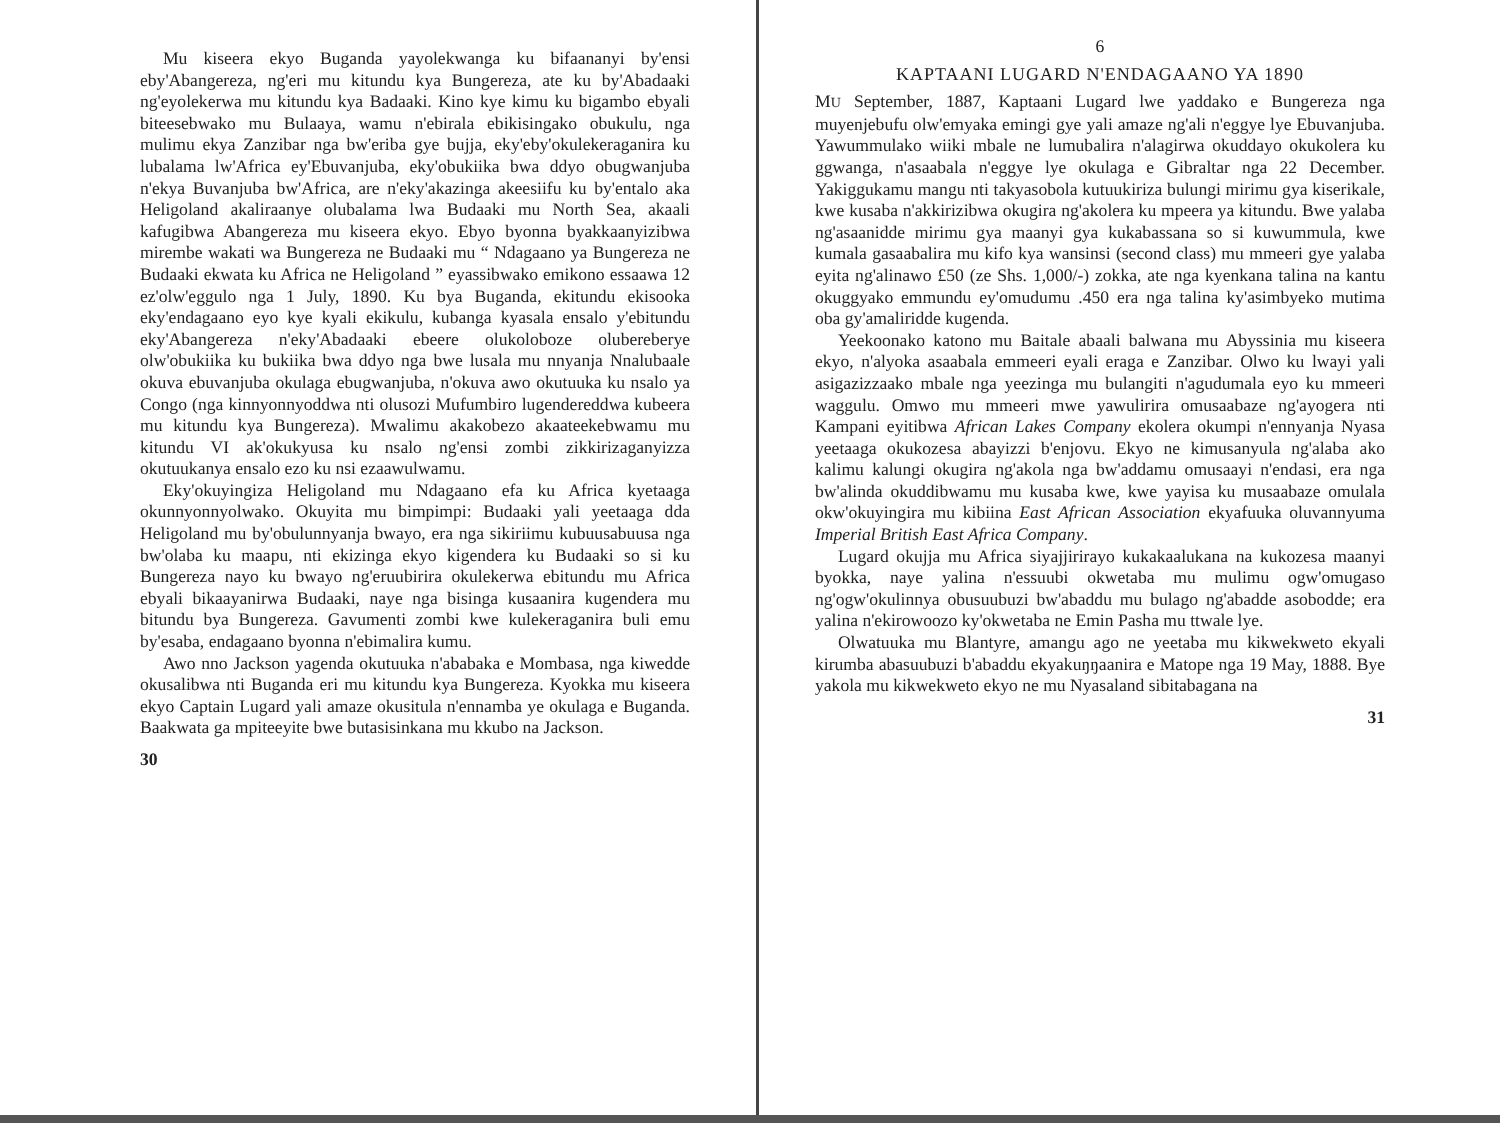Mu kiseera ekyo Buganda yayolekwanga ku bifaananyi by'ensi eby'Abangereza, ng'eri mu kitundu kya Bungereza, ate ku by'Abadaaki ng'eyolekerwa mu kitundu kya Badaaki. Kino kye kimu ku bigambo ebyali biteesebwako mu Bulaaya, wamu n'ebirala ebikisingako obukulu, nga mulimu ekya Zanzibar nga bw'eriba gye bujja, eky'eby'okulekeraganira ku lubalama lw'Africa ey'Ebuvanjuba, eky'obukiika bwa ddyo obugwanjuba n'ekya Buvanjuba bw'Africa, are n'eky'akazinga akeesiifu ku by'entalo aka Heligoland akaliraanye olubalama lwa Budaaki mu North Sea, akaali kafugibwa Abangereza mu kiseera ekyo. Ebyo byonna byakkaanyizibwa mirembe wakati wa Bungereza ne Budaaki mu “ Ndagaano ya Bungereza ne Budaaki ekwata ku Africa ne Heligoland ” eyassibwako emikono essaawa 12 ez'olw'eggulo nga 1 July, 1890. Ku bya Buganda, ekitundu ekisooka eky'endagaano eyo kye kyali ekikulu, kubanga kyasala ensalo y'ebitundu eky'Abangereza n'eky'Abadaaki ebeere olukoloboze olubereberye olw'obukiika ku bukiika bwa ddyo nga bwe lusala mu nnyanja Nnalubaale okuva ebuvanjuba okulaga ebugwanjuba, n'okuva awo okutuuka ku nsalo ya Congo (nga kinnyonnyoddwa nti olusozi Mufumbiro lugendereddwa kubeera mu kitundu kya Bungereza). Mwalimu akakobezo akaateekebwamu mu kitundu VI ak'okukyusa ku nsalo ng'ensi zombi zikkirizaganyizza okutuukanya ensalo ezo ku nsi ezaawulwamu.
Eky'okuyingiza Heligoland mu Ndagaano efa ku Africa kyetaaga okunnyonnyolwako. Okuyita mu bimpimpi: Budaaki yali yeetaaga dda Heligoland mu by'obulunnyanja bwayo, era nga sikiriimu kubuusabuusa nga bw'olaba ku maapu, nti ekizinga ekyo kigendera ku Budaaki so si ku Bungereza nayo ku bwayo ng'eruubirira okulekerwa ebitundu mu Africa ebyali bikaayanirwa Budaaki, naye nga bisinga kusaanira kugendera mu bitundu bya Bungereza. Gavumenti zombi kwe kulekeraganira buli emu by'esaba, endagaano byonna n'ebimalira kumu.
Awo nno Jackson yagenda okutuuka n'ababaka e Mombasa, nga kiwedde okusalibwa nti Buganda eri mu kitundu kya Bungereza. Kyokka mu kiseera ekyo Captain Lugard yali amaze okusitula n'ennamba ye okulaga e Buganda. Baakwata ga mpiteeyite bwe butasisinkana mu kkubo na Jackson.
30
6
KAPTAANI LUGARD N'ENDAGAANO YA 1890
MU September, 1887, Kaptaani Lugard lwe yaddako e Bungereza nga muyenjebufu olw'emyaka emingi gye yali amaze ng'ali n'eggye lye Ebuvanjuba. Yawummulako wiiki mbale ne lumubalira n'alagirwa okuddayo okukolera ku ggwanga, n'asaabala n'eggye lye okulaga e Gibraltar nga 22 December. Yakiggukamu mangu nti takyasobola kutuukiriza bulungi mirimu gya kiserikale, kwe kusaba n'akkirizibwa okugira ng'akolera ku mpeera ya kitundu. Bwe yalaba ng'asaanidde mirimu gya maanyi gya kukabassana so si kuwummula, kwe kumala gasaabalira mu kifo kya wansinsi (second class) mu mmeeri gye yalaba eyita ng'alinawo £50 (ze Shs. 1,000/-) zokka, ate nga kyenkana talina na kantu okuggyako emmundu ey'omudumu .450 era nga talina ky'asimbyeko mutima oba gy'amaliridde kugenda.
Yeekoonako katono mu Baitale abaali balwana mu Abyssinia mu kiseera ekyo, n'alyoka asaabala emmeeri eyali eraga e Zanzibar. Olwo ku lwayi yali asigazizzaako mbale nga yeezinga mu bulangiti n'agudumala eyo ku mmeeri waggulu. Omwo mu mmeeri mwe yawulirira omusaabaze ng'ayogera nti Kampani eyitibwa African Lakes Company ekolera okumpi n'ennyanja Nyasa yeetaaga okukozesa abayizzi b'enjovu. Ekyo ne kimusanyula ng'alaba ako kalimu kalungi okugira ng'akola nga bw'addamu omusaayi n'endasi, era nga bw'alinda okuddibwamu mu kusaba kwe, kwe yayisa ku musaabaze omulala okw'okuyingira mu kibiina East African Association ekyafuuka oluvannyuma Imperial British East Africa Company.
Lugard okujja mu Africa siyajjirirayo kukakaalukana na kukozesa maanyi byokka, naye yalina n'essuubi okwetaba mu mulimu ogw'omugaso ng'ogw'okulinnya obusuubuzi bw'abaddu mu bulago ng'abadde asobodde; era yalina n'ekirowoozo ky'okwetaba ne Emin Pasha mu ttwale lye.
Olwatuuka mu Blantyre, amangu ago ne yeetaba mu kikwekweto ekyali kirumba abasuubuzi b'abaddu ekyakuŋŋaanira e Matope nga 19 May, 1888. Bye yakola mu kikwekweto ekyo ne mu Nyasaland sibitabagana na
31